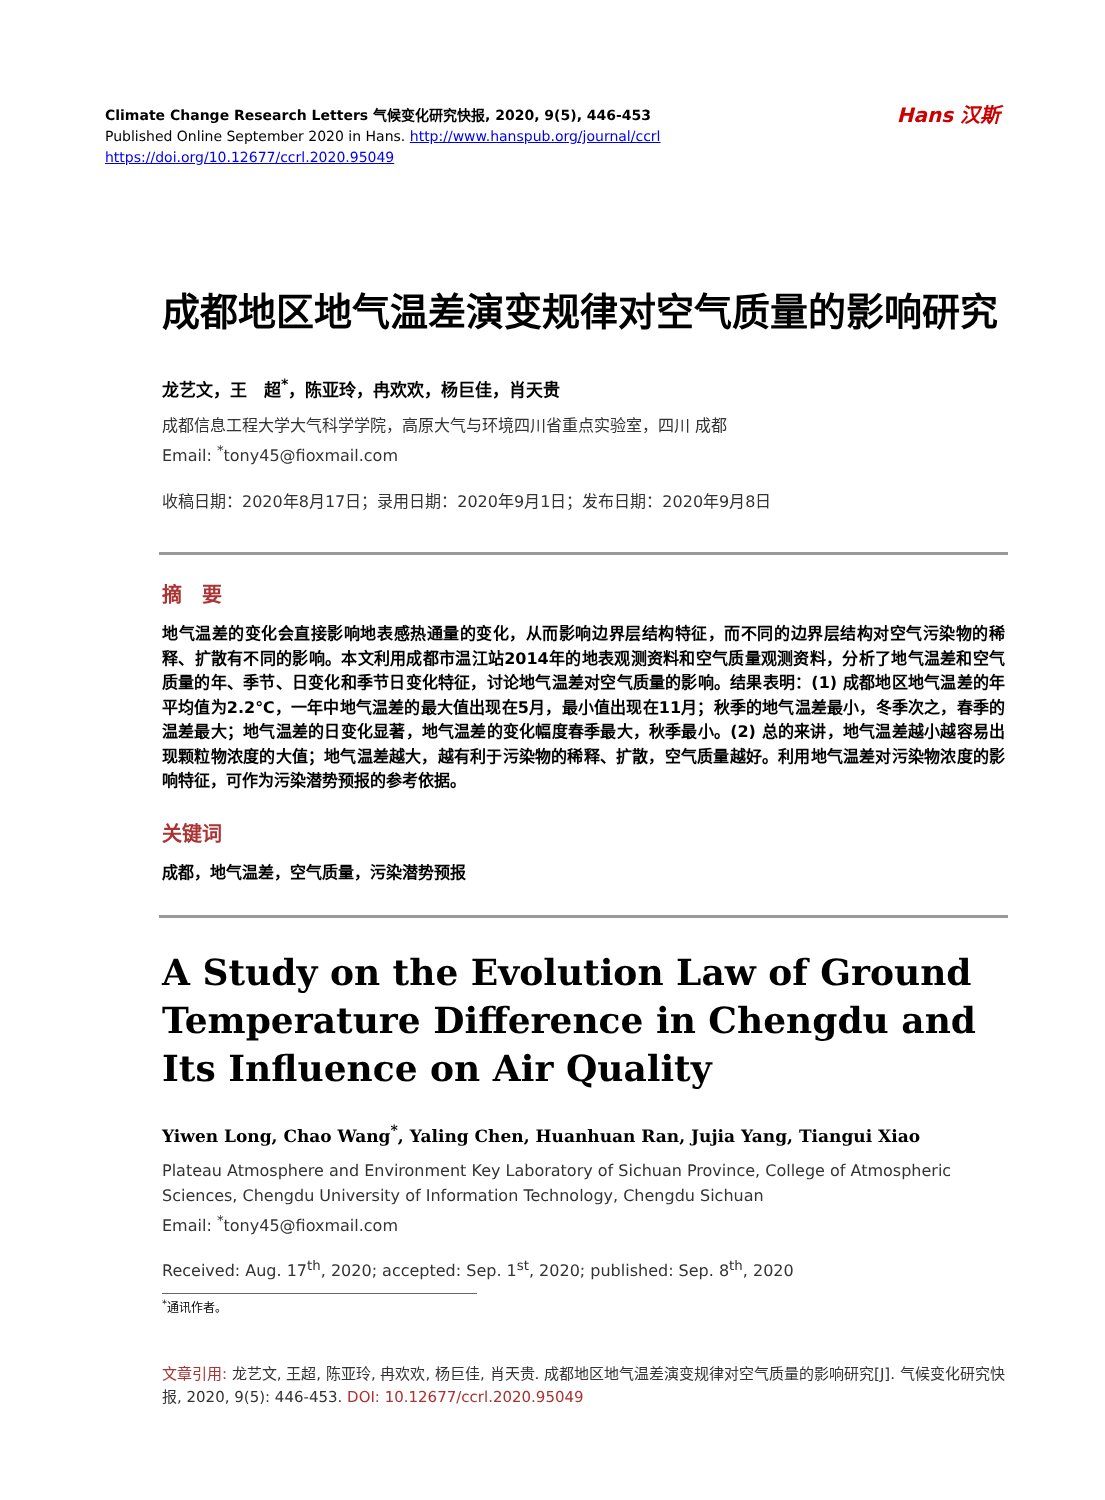Climate Change Research Letters 气候变化研究快报, 2020, 9(5), 446-453
Published Online September 2020 in Hans. http://www.hanspub.org/journal/ccrl
https://doi.org/10.12677/ccrl.2020.95049
Hans 汉斯
成都地区地气温差演变规律对空气质量的影响研究
龙艺文，王　超<sup>*</sup>，陈亚玲，冉欢欢，杨巨佳，肖天贵
成都信息工程大学大气科学学院，高原大气与环境四川省重点实验室，四川 成都
Email: <sup>*</sup>tony45@fioxmail.com
收稿日期：2020年8月17日；录用日期：2020年9月1日；发布日期：2020年9月8日
摘　要
地气温差的变化会直接影响地表感热通量的变化，从而影响边界层结构特征，而不同的边界层结构对空气污染物的稀释、扩散有不同的影响。本文利用成都市温江站2014年的地表观测资料和空气质量观测资料，分析了地气温差和空气质量的年、季节、日变化和季节日变化特征，讨论地气温差对空气质量的影响。结果表明：(1) 成都地区地气温差的年平均值为2.2℃，一年中地气温差的最大值出现在5月，最小值出现在11月；秋季的地气温差最小，冬季次之，春季的温差最大；地气温差的日变化显著，地气温差的变化幅度春季最大，秋季最小。(2) 总的来讲，地气温差越小越容易出现颗粒物浓度的大值；地气温差越大，越有利于污染物的稀释、扩散，空气质量越好。利用地气温差对污染物浓度的影响特征，可作为污染潜势预报的参考依据。
关键词
成都，地气温差，空气质量，污染潜势预报
A Study on the Evolution Law of Ground Temperature Difference in Chengdu and Its Influence on Air Quality
Yiwen Long, Chao Wang<sup>*</sup>, Yaling Chen, Huanhuan Ran, Jujia Yang, Tiangui Xiao
Plateau Atmosphere and Environment Key Laboratory of Sichuan Province, College of Atmospheric Sciences, Chengdu University of Information Technology, Chengdu Sichuan
Email: <sup>*</sup>tony45@fioxmail.com
Received: Aug. 17<sup>th</sup>, 2020; accepted: Sep. 1<sup>st</sup>, 2020; published: Sep. 8<sup>th</sup>, 2020
<sup>*</sup> 通讯作者。
文章引用: 龙艺文, 王超, 陈亚玲, 冉欢欢, 杨巨佳, 肖天贵. 成都地区地气温差演变规律对空气质量的影响研究[J]. 气候变化研究快报, 2020, 9(5): 446-453. DOI: 10.12677/ccrl.2020.95049